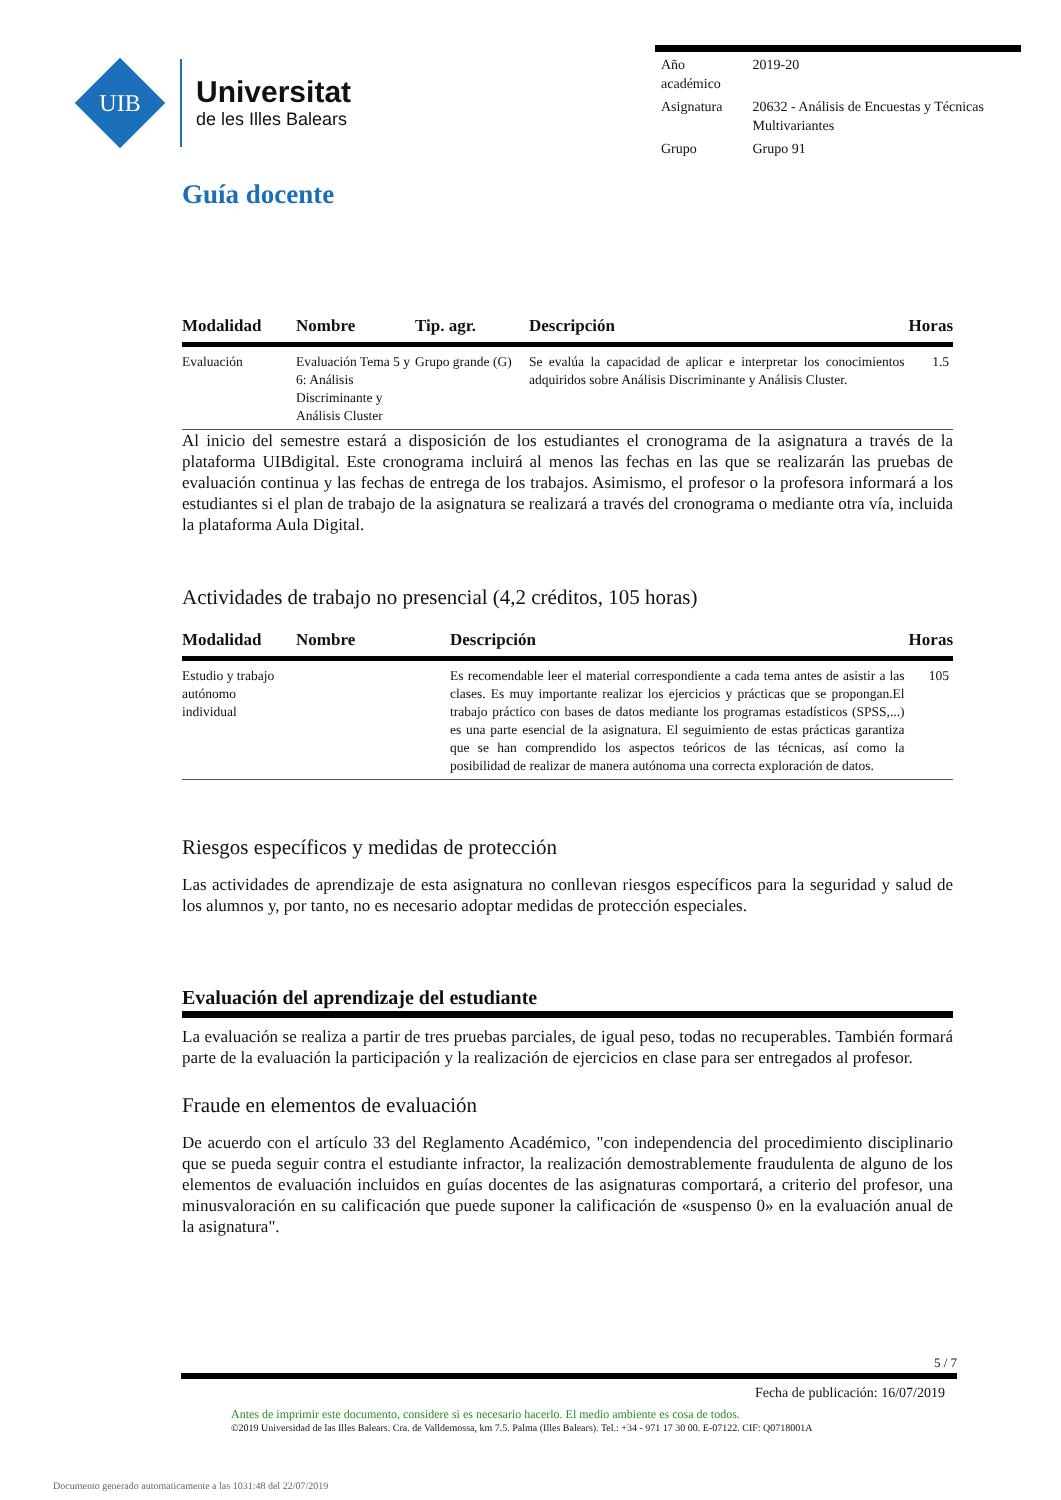UIB
Universitat
de les Illes Balears
| Año académico | 2019-20 |
| Asignatura | 20632 - Análisis de Encuestas y Técnicas Multivariantes |
| Grupo | Grupo 91 |
Guía docente
| Modalidad | Nombre | Tip. agr. | Descripción | Horas |
| --- | --- | --- | --- | --- |
| Evaluación | Evaluación Tema 5 y 6: Análisis Discriminante y Análisis Cluster | Grupo grande (G) | Se evalúa la capacidad de aplicar e interpretar los conocimientos adquiridos sobre Análisis Discriminante y Análisis Cluster. | 1.5 |
Al inicio del semestre estará a disposición de los estudiantes el cronograma de la asignatura a través de la plataforma UIBdigital. Este cronograma incluirá al menos las fechas en las que se realizarán las pruebas de evaluación continua y las fechas de entrega de los trabajos. Asimismo, el profesor o la profesora informará a los estudiantes si el plan de trabajo de la asignatura se realizará a través del cronograma o mediante otra vía, incluida la plataforma Aula Digital.
Actividades de trabajo no presencial (4,2 créditos, 105 horas)
| Modalidad | Nombre | Descripción | Horas |
| --- | --- | --- | --- |
| Estudio y trabajo autónomo individual | | Es recomendable leer el material correspondiente a cada tema antes de asistir a las clases. Es muy importante realizar los ejercicios y prácticas que se propongan.El trabajo práctico con bases de datos mediante los programas estadísticos (SPSS,...) es una parte esencial de la asignatura. El seguimiento de estas prácticas garantiza que se han comprendido los aspectos teóricos de las técnicas, así como la posibilidad de realizar de manera autónoma una correcta exploración de datos. | 105 |
Riesgos específicos y medidas de protección
Las actividades de aprendizaje de esta asignatura no conllevan riesgos específicos para la seguridad y salud de los alumnos y, por tanto, no es necesario adoptar medidas de protección especiales.
Evaluación del aprendizaje del estudiante
La evaluación se realiza a partir de tres pruebas parciales, de igual peso, todas no recuperables. También formará parte de la evaluación la participación y la realización de ejercicios en clase para ser entregados al profesor.
Fraude en elementos de evaluación
De acuerdo con el artículo 33 del Reglamento Académico, "con independencia del procedimiento disciplinario que se pueda seguir contra el estudiante infractor, la realización demostrablemente fraudulenta de alguno de los elementos de evaluación incluidos en guías docentes de las asignaturas comportará, a criterio del profesor, una minusvaloración en su calificación que puede suponer la calificación de «suspenso 0» en la evaluación anual de la asignatura".
5 / 7
Fecha de publicación: 16/07/2019
Antes de imprimir este documento, considere si es necesario hacerlo. El medio ambiente es cosa de todos.
©2019 Universidad de las Illes Balears. Cra. de Valldemossa, km 7.5. Palma (Illes Balears). Tel.: +34 - 971 17 30 00. E-07122. CIF: Q0718001A
Documento generado automaticamente a las 1031:48 del 22/07/2019